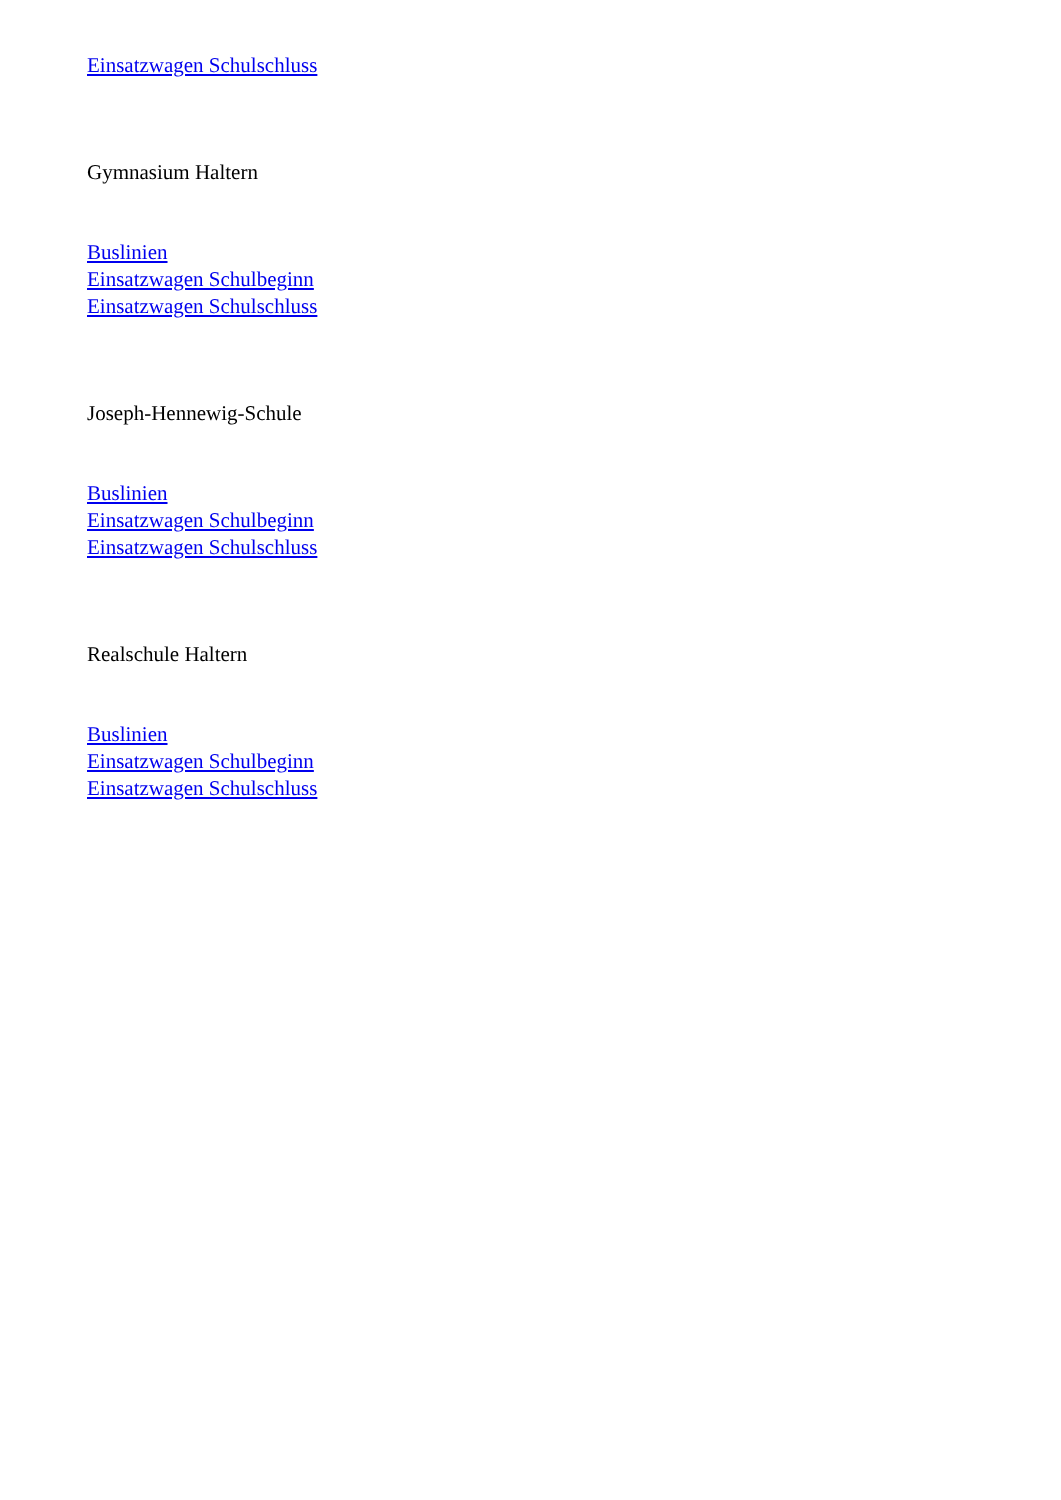Einsatzwagen Schulschluss
Gymnasium Haltern
Buslinien
Einsatzwagen Schulbeginn
Einsatzwagen Schulschluss
Joseph-Hennewig-Schule
Buslinien
Einsatzwagen Schulbeginn
Einsatzwagen Schulschluss
Realschule Haltern
Buslinien
Einsatzwagen Schulbeginn
Einsatzwagen Schulschluss